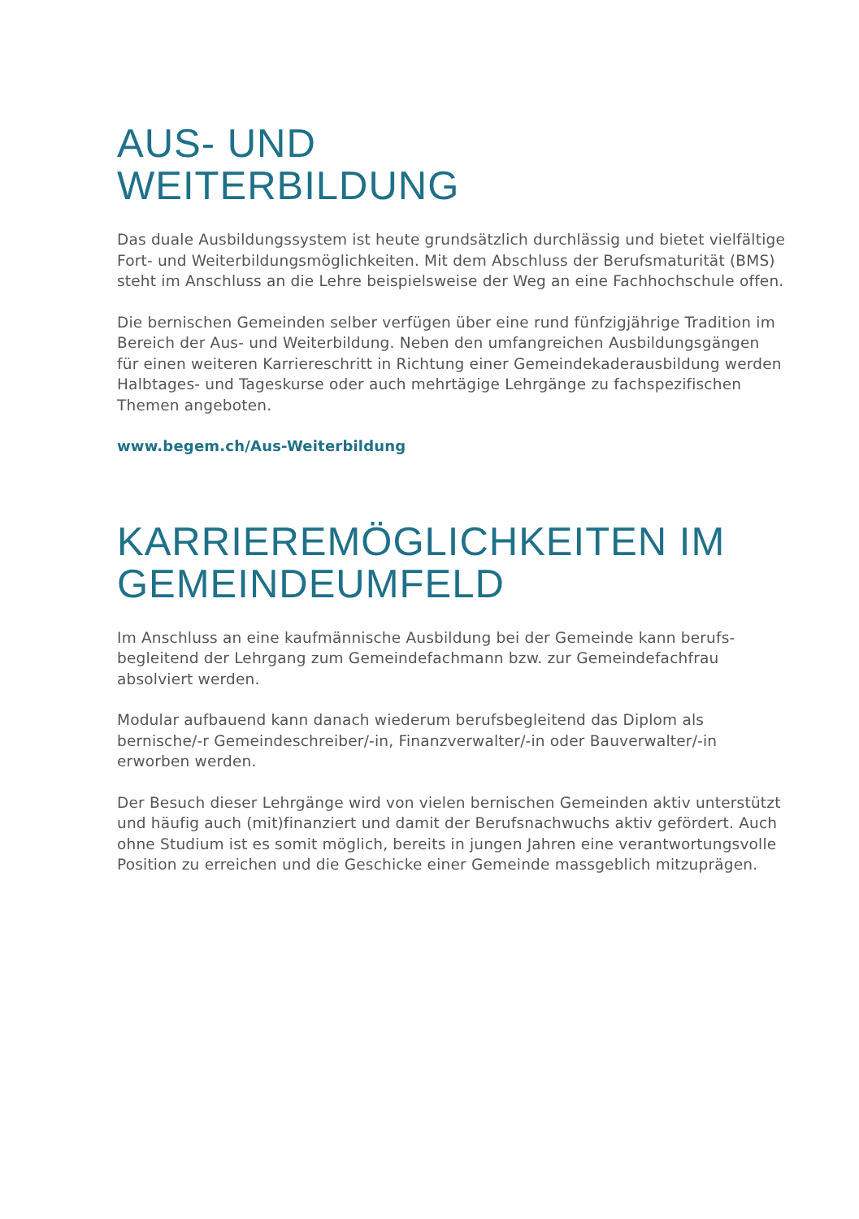AUS- UND
WEITERBILDUNG
Das duale Ausbildungssystem ist heute grundsätzlich durchlässig und bietet vielfältige Fort- und Weiterbildungsmöglichkeiten. Mit dem Abschluss der Berufsmaturität (BMS) steht im Anschluss an die Lehre beispielsweise der Weg an eine Fachhochschule offen.
Die bernischen Gemeinden selber verfügen über eine rund fünfzigjährige Tradition im Bereich der Aus- und Weiterbildung. Neben den umfangreichen Ausbildungs­gängen für einen weiteren Karriereschritt in Richtung einer Gemeindekaderaus­bildung werden Halbtages- und Tageskurse oder auch mehrtägige Lehrgänge zu fachspezifischen Themen angeboten.
www.begem.ch/Aus-Weiterbildung
KARRIEREMÖGLICHKEITEN IM
GEMEINDEUMFELD
Im Anschluss an eine kaufmännische Ausbildung bei der Gemeinde kann berufs­begleitend der Lehrgang zum Gemeindefachmann bzw. zur Gemeindefachfrau absolviert werden.
Modular aufbauend kann danach wiederum berufsbegleitend das Diplom als bernische/-r Gemeindeschreiber/-in, Finanzverwalter/-in oder Bauverwalter/-in erworben werden.
Der Besuch dieser Lehrgänge wird von vielen bernischen Gemeinden aktiv un­terstützt und häufig auch (mit)finanziert und damit der Berufsnachwuchs aktiv gefördert. Auch ohne Studium ist es somit möglich, bereits in jungen Jahren eine verantwortungsvolle Position zu erreichen und die Geschicke einer Gemeinde massgeblich mitzuprägen.